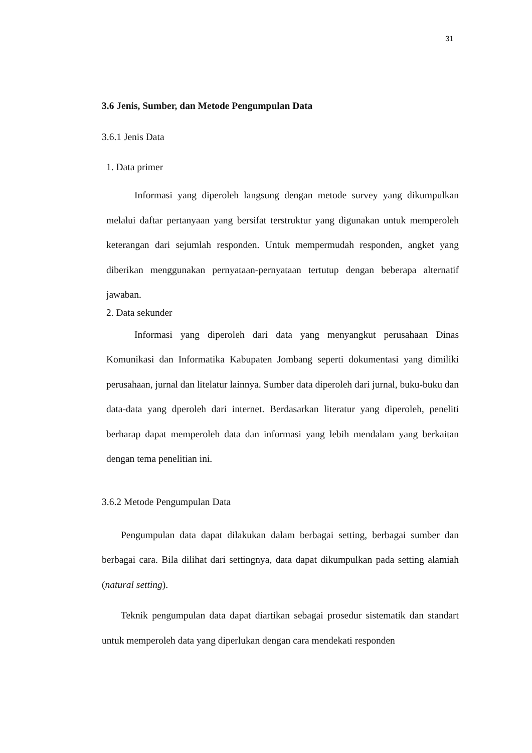31
3.6 Jenis, Sumber, dan Metode Pengumpulan Data
3.6.1 Jenis Data
1. Data primer
Informasi yang diperoleh langsung dengan metode survey yang dikumpulkan melalui daftar pertanyaan yang bersifat terstruktur yang digunakan untuk memperoleh keterangan dari sejumlah responden. Untuk mempermudah responden, angket yang diberikan menggunakan pernyataan-pernyataan tertutup dengan beberapa alternatif jawaban.
2. Data sekunder
Informasi yang diperoleh dari data yang menyangkut perusahaan Dinas Komunikasi dan Informatika Kabupaten Jombang seperti dokumentasi yang dimiliki perusahaan, jurnal dan litelatur lainnya. Sumber data diperoleh dari jurnal, buku-buku dan data-data yang dperoleh dari internet. Berdasarkan literatur yang diperoleh, peneliti berharap dapat memperoleh data dan informasi yang lebih mendalam yang berkaitan dengan tema penelitian ini.
3.6.2 Metode Pengumpulan Data
Pengumpulan data dapat dilakukan dalam berbagai setting, berbagai sumber dan berbagai cara. Bila dilihat dari settingnya, data dapat dikumpulkan pada setting alamiah (natural setting).
Teknik pengumpulan data dapat diartikan sebagai prosedur sistematik dan standart untuk memperoleh data yang diperlukan dengan cara mendekati responden